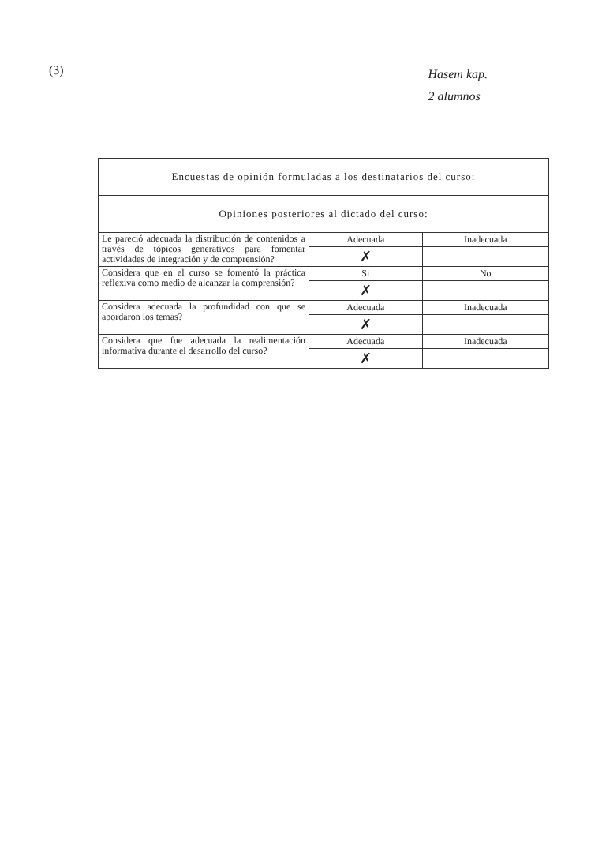(3)
Hasem kap.
2 alumnos
| Encuestas de opinión formuladas a los destinatarios del curso: | | |
| --- | --- | --- |
| Opiniones posteriores al dictado del curso: | | |
| Le pareció adecuada la distribución de contenidos a través de tópicos generativos para fomentar actividades de integración y de comprensión? | Adecuada | Inadecuada |
| | ✗ | |
| Considera que en el curso se fomentó la práctica reflexiva como medio de alcanzar la comprensión? | Si | No |
| | ✗ | |
| Considera adecuada la profundidad con que se abordaron los temas? | Adecuada | Inadecuada |
| | ✗ | |
| Considera que fue adecuada la realimentación informativa durante el desarrollo del curso? | Adecuada | Inadecuada |
| | ✗ | |